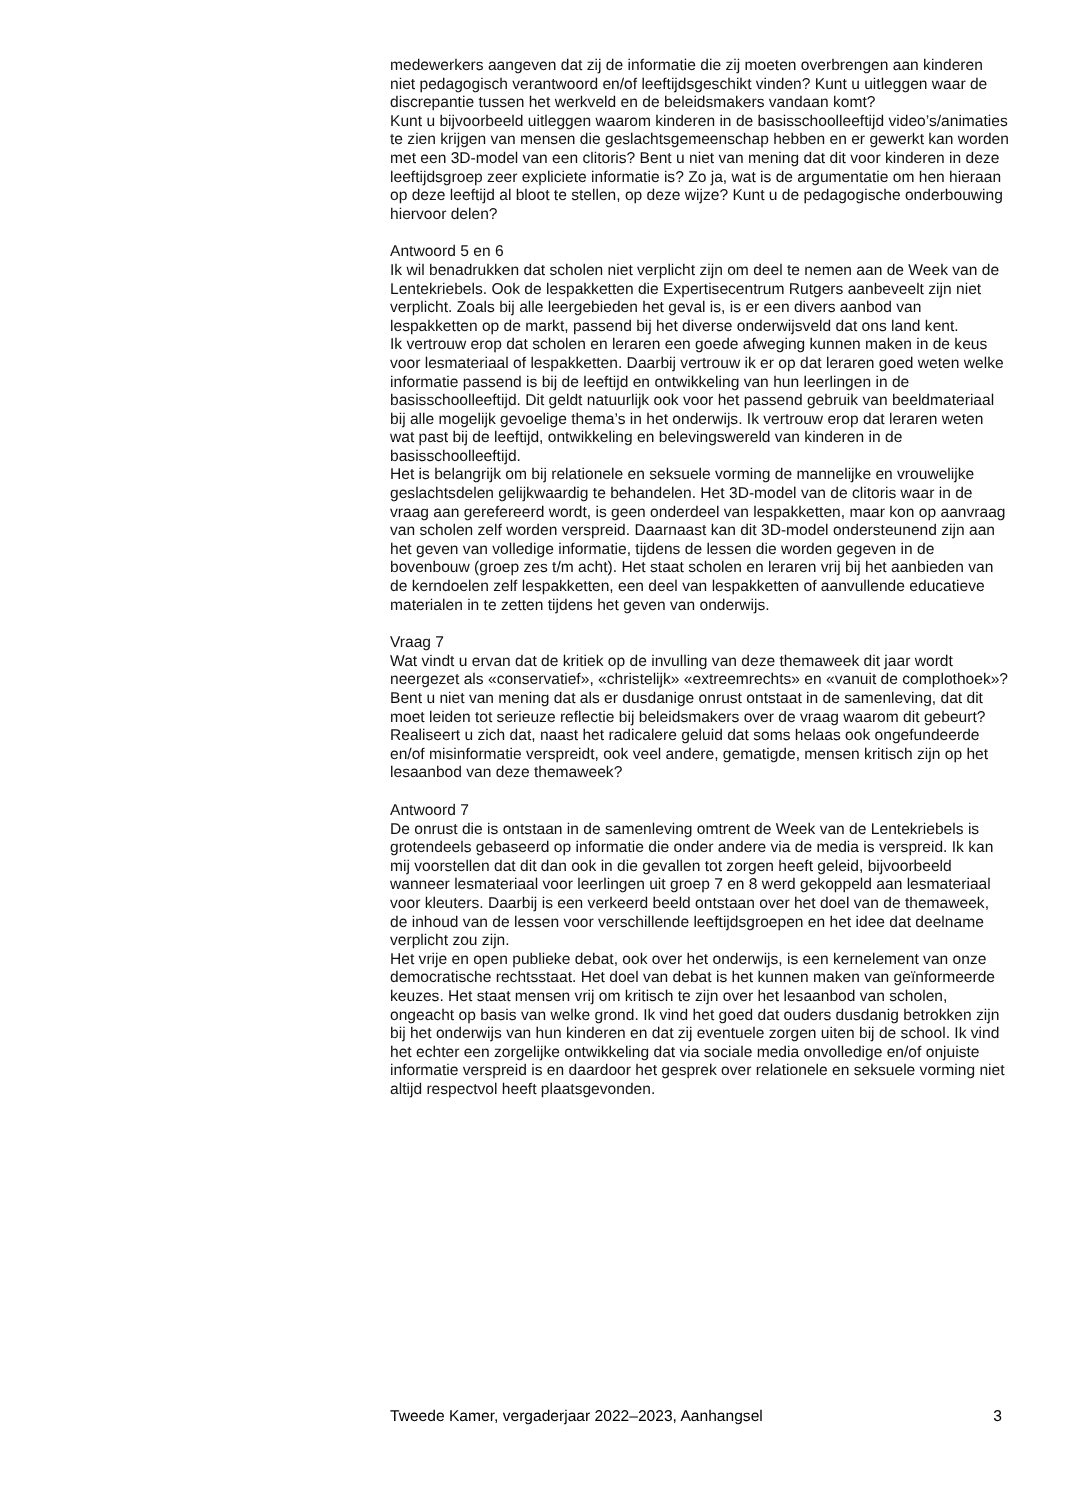medewerkers aangeven dat zij de informatie die zij moeten overbrengen aan kinderen niet pedagogisch verantwoord en/of leeftijdsgeschikt vinden? Kunt u uitleggen waar de discrepantie tussen het werkveld en de beleidsmakers vandaan komt?
Kunt u bijvoorbeeld uitleggen waarom kinderen in de basisschoolleeftijd video’s/animaties te zien krijgen van mensen die geslachtsgemeenschap hebben en er gewerkt kan worden met een 3D-model van een clitoris? Bent u niet van mening dat dit voor kinderen in deze leeftijdsgroep zeer expliciete informatie is? Zo ja, wat is de argumentatie om hen hieraan op deze leeftijd al bloot te stellen, op deze wijze? Kunt u de pedagogische onderbouwing hiervoor delen?
Antwoord 5 en 6
Ik wil benadrukken dat scholen niet verplicht zijn om deel te nemen aan de Week van de Lentekriebels. Ook de lespakketten die Expertisecentrum Rutgers aanbeveelt zijn niet verplicht. Zoals bij alle leergebieden het geval is, is er een divers aanbod van lespakketten op de markt, passend bij het diverse onderwijsveld dat ons land kent.
Ik vertrouw erop dat scholen en leraren een goede afweging kunnen maken in de keus voor lesmateriaal of lespakketten. Daarbij vertrouw ik er op dat leraren goed weten welke informatie passend is bij de leeftijd en ontwikkeling van hun leerlingen in de basisschoolleeftijd. Dit geldt natuurlijk ook voor het passend gebruik van beeldmateriaal bij alle mogelijk gevoelige thema’s in het onderwijs. Ik vertrouw erop dat leraren weten wat past bij de leeftijd, ontwikkeling en belevingswereld van kinderen in de basisschoolleeftijd.
Het is belangrijk om bij relationele en seksuele vorming de mannelijke en vrouwelijke geslachtsdelen gelijkwaardig te behandelen. Het 3D-model van de clitoris waar in de vraag aan gerefereerd wordt, is geen onderdeel van lespakketten, maar kon op aanvraag van scholen zelf worden verspreid. Daarnaast kan dit 3D-model ondersteunend zijn aan het geven van volledige informatie, tijdens de lessen die worden gegeven in de bovenbouw (groep zes t/m acht). Het staat scholen en leraren vrij bij het aanbieden van de kerndoelen zelf lespakketten, een deel van lespakketten of aanvullende educatieve materialen in te zetten tijdens het geven van onderwijs.
Vraag 7
Wat vindt u ervan dat de kritiek op de invulling van deze themaweek dit jaar wordt neergezet als «conservatief», «christelijk» «extreemrechts» en «vanuit de complothoek»? Bent u niet van mening dat als er dusdanige onrust ontstaat in de samenleving, dat dit moet leiden tot serieuze reflectie bij beleidsmakers over de vraag waarom dit gebeurt? Realiseert u zich dat, naast het radicalere geluid dat soms helaas ook ongefundeerde en/of misinformatie verspreidt, ook veel andere, gematigde, mensen kritisch zijn op het lesaanbod van deze themaweek?
Antwoord 7
De onrust die is ontstaan in de samenleving omtrent de Week van de Lentekriebels is grotendeels gebaseerd op informatie die onder andere via de media is verspreid. Ik kan mij voorstellen dat dit dan ook in die gevallen tot zorgen heeft geleid, bijvoorbeeld wanneer lesmateriaal voor leerlingen uit groep 7 en 8 werd gekoppeld aan lesmateriaal voor kleuters. Daarbij is een verkeerd beeld ontstaan over het doel van de themaweek, de inhoud van de lessen voor verschillende leeftijdsgroepen en het idee dat deelname verplicht zou zijn.
Het vrije en open publieke debat, ook over het onderwijs, is een kernelement van onze democratische rechtsstaat. Het doel van debat is het kunnen maken van geïnformeerde keuzes. Het staat mensen vrij om kritisch te zijn over het lesaanbod van scholen, ongeacht op basis van welke grond. Ik vind het goed dat ouders dusdanig betrokken zijn bij het onderwijs van hun kinderen en dat zij eventuele zorgen uiten bij de school. Ik vind het echter een zorgelijke ontwikkeling dat via sociale media onvolledige en/of onjuiste informatie verspreid is en daardoor het gesprek over relationele en seksuele vorming niet altijd respectvol heeft plaatsgevonden.
Tweede Kamer, vergaderjaar 2022–2023, Aanhangsel 3